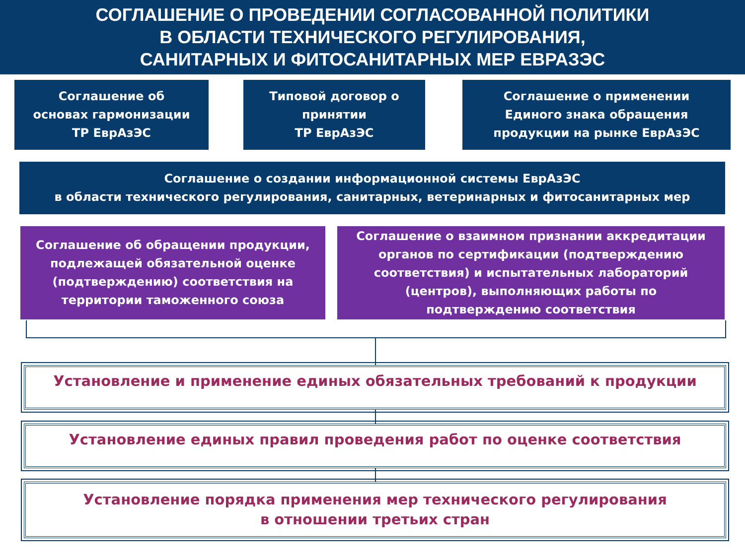СОГЛАШЕНИЕ О ПРОВЕДЕНИИ СОГЛАСОВАННОЙ ПОЛИТИКИ
В ОБЛАСТИ ТЕХНИЧЕСКОГО РЕГУЛИРОВАНИЯ,
САНИТАРНЫХ И ФИТОСАНИТАРНЫХ МЕР ЕВРАЗЭС
Соглашение об
основах гармонизации
ТР ЕврАзЭС
Типовой договор о
принятии
ТР ЕврАзЭС
Соглашение о применении
Единого знака обращения
продукции на рынке ЕврАзЭС
Соглашение о создании информационной системы ЕврАзЭС
в области технического регулирования, санитарных, ветеринарных и фитосанитарных мер
Соглашение об обращении продукции,
подлежащей обязательной оценке
(подтверждению) соответствия на
территории таможенного союза
Соглашение о взаимном признании аккредитации
органов по сертификации (подтверждению
соответствия) и испытательных лабораторий
(центров), выполняющих работы по
подтверждению соответствия
Установление и применение единых обязательных требований к продукции
Установление единых правил проведения работ по оценке соответствия
Установление порядка применения мер технического регулирования
в отношении третьих стран